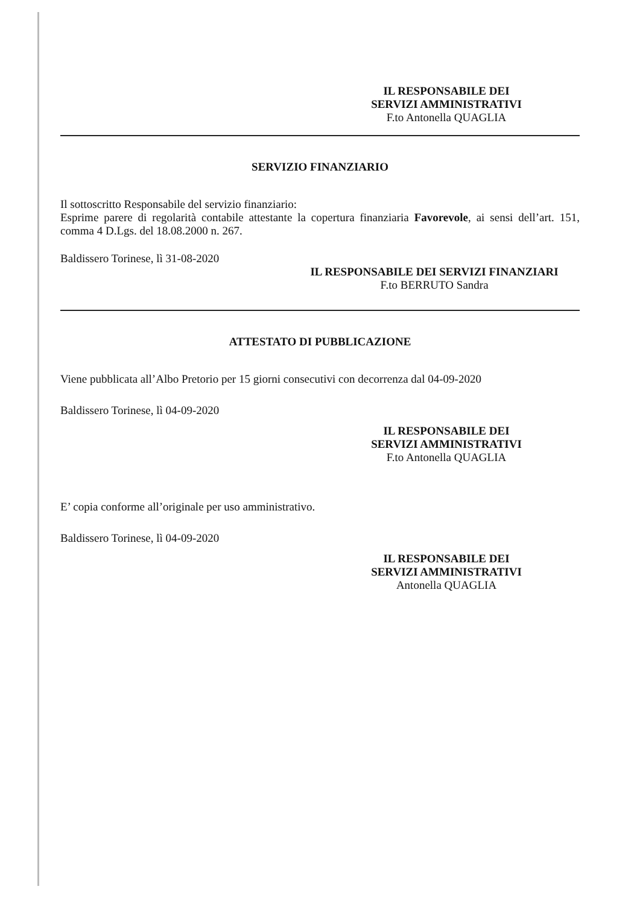IL RESPONSABILE DEI
SERVIZI AMMINISTRATIVI
F.to Antonella QUAGLIA
SERVIZIO FINANZIARIO
Il sottoscritto Responsabile del servizio finanziario:
Esprime parere di regolarità contabile attestante la copertura finanziaria Favorevole, ai sensi dell’art. 151, comma 4 D.Lgs. del 18.08.2000 n. 267.
Baldissero Torinese, lì 31-08-2020
IL RESPONSABILE DEI SERVIZI FINANZIARI
F.to BERRUTO Sandra
ATTESTATO DI PUBBLICAZIONE
Viene pubblicata all’Albo Pretorio per 15 giorni consecutivi con decorrenza dal 04-09-2020
Baldissero Torinese, lì 04-09-2020
IL RESPONSABILE DEI
SERVIZI AMMINISTRATIVI
F.to Antonella QUAGLIA
E’ copia conforme all’originale per uso amministrativo.
Baldissero Torinese, lì 04-09-2020
IL RESPONSABILE DEI
SERVIZI AMMINISTRATIVI
Antonella QUAGLIA